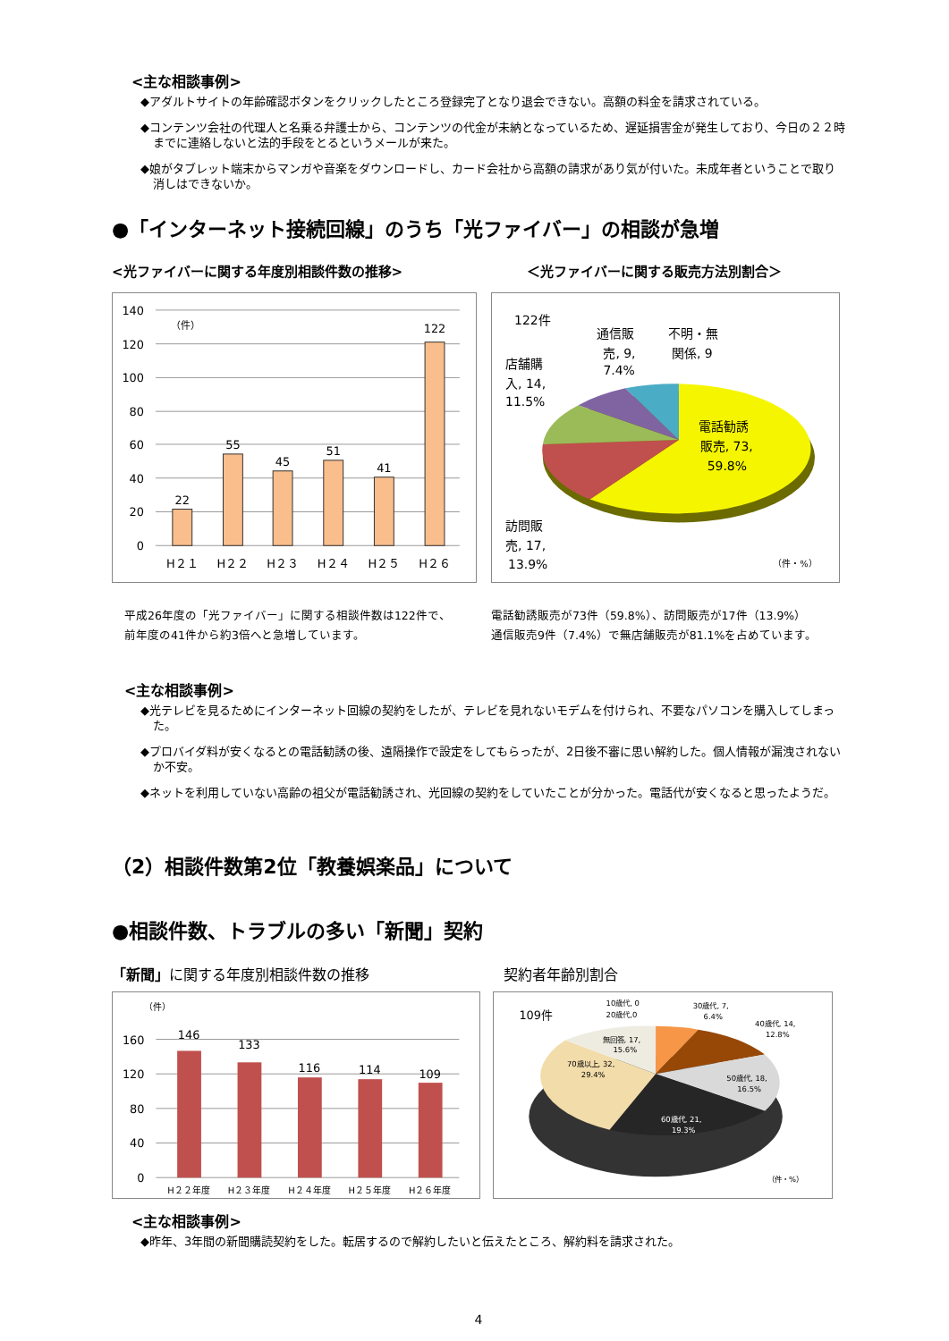<主な相談事例>
◆アダルトサイトの年齢確認ボタンをクリックしたところ登録完了となり退会できない。高額の料金を請求されている。
◆コンテンツ会社の代理人と名乗る弁護士から、コンテンツの代金が未納となっているため、遅延損害金が発生しており、今日の２２時までに連絡しないと法的手段をとるというメールが来た。
◆娘がタブレット端末からマンガや音楽をダウンロードし、カード会社から高額の請求があり気が付いた。未成年者ということで取り消しはできないか。
●「インターネット接続回線」のうち「光ファイバー」の相談が急増
<光ファイバーに関する年度別相談件数の推移>
140
120
100
80
60
40
20
0
（件）
22
55
45
51
41
122
H２１
H２２
H２３
H２４
H２５
H２６
平成26年度の「光ファイバー」に関する相談件数は122件で、
前年度の41件から約3倍へと急増しています。
＜光ファイバーに関する販売方法別割合＞
122件
通信販
売, 9,
7.4%
不明・無
関係, 9
店舗購
入, 14,
11.5%
電話勧誘
販売, 73,
59.8%
訪問販
売, 17,
13.9%
（件・%）
電話勧誘販売が73件（59.8%）、訪問販売が17件（13.9%）
通信販売9件（7.4%）で無店舗販売が81.1%を占めています。
<主な相談事例>
◆光テレビを見るためにインターネット回線の契約をしたが、テレビを見れないモデムを付けられ、不要なパソコンを購入してしまった。
◆プロバイダ料が安くなるとの電話勧誘の後、遠隔操作で設定をしてもらったが、2日後不審に思い解約した。個人情報が漏洩されないか不安。
◆ネットを利用していない高齢の祖父が電話勧誘され、光回線の契約をしていたことが分かった。電話代が安くなると思ったようだ。
（2）相談件数第2位「教養娯楽品」について
●相談件数、トラブルの多い「新聞」契約
「新聞」に関する年度別相談件数の推移
（件）
160
120
80
40
0
146
133
116
114
109
H２２年度
H２３年度
H２４年度
H２５年度
H２６年度
契約者年齢別割合
109件
10歳代, 0
20歳代,0
30歳代, 7,
6.4%
40歳代, 14,
12.8%
無回答, 17,
15.6%
70歳以上, 32,
29.4%
50歳代, 18,
16.5%
60歳代, 21,
19.3%
（件・%）
<主な相談事例>
◆昨年、3年間の新聞購読契約をした。転居するので解約したいと伝えたところ、解約料を請求された。
4